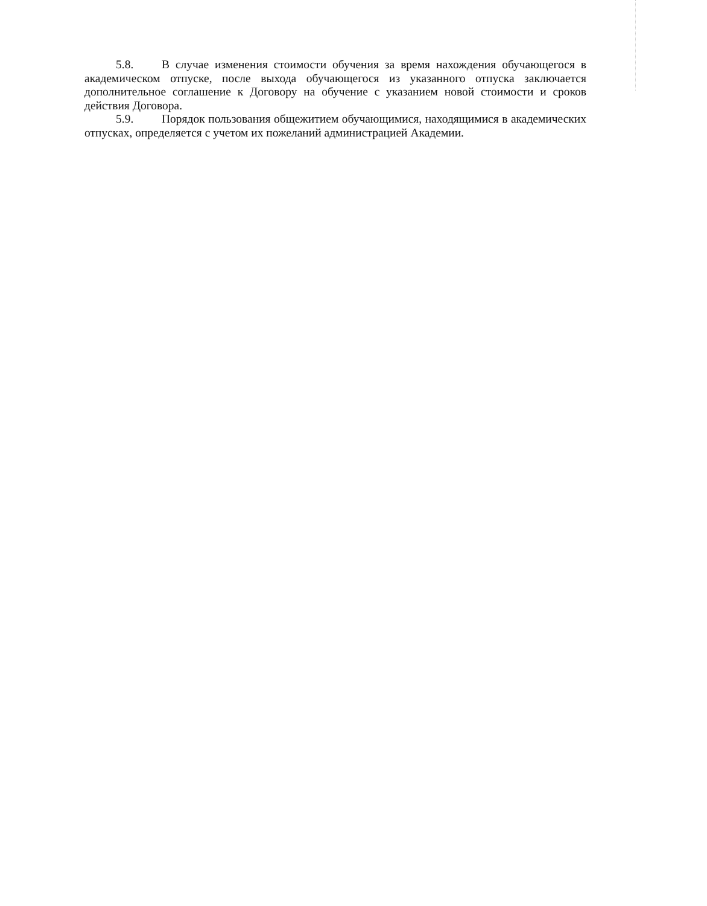5.8. В случае изменения стоимости обучения за время нахождения обучающегося в академическом отпуске, после выхода обучающегося из указанного отпуска заключается дополнительное соглашение к Договору на обучение с указанием новой стоимости и сроков действия Договора.
5.9. Порядок пользования общежитием обучающимися, находящимися в академических отпусках, определяется с учетом их пожеланий администрацией Академии.